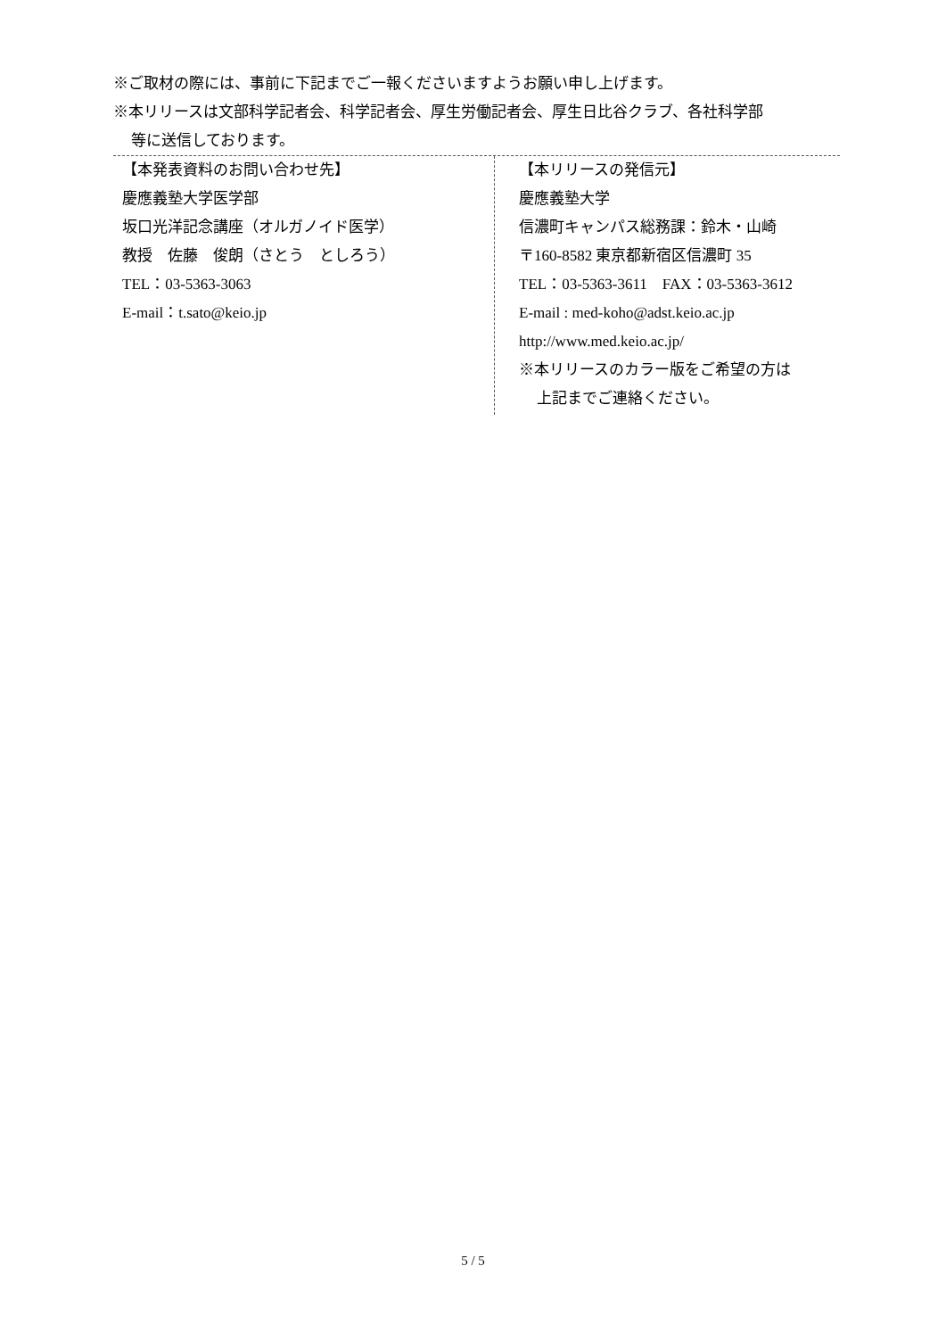※ご取材の際には、事前に下記までご一報くださいますようお願い申し上げます。
※本リリースは文部科学記者会、科学記者会、厚生労働記者会、厚生日比谷クラブ、各社科学部
等に送信しております。
【本発表資料のお問い合わせ先】
慶應義塾大学医学部
坂口光洋記念講座（オルガノイド医学）
教授　佐藤　俊朗（さとう　としろう）
TEL：03-5363-3063
E-mail：t.sato@keio.jp
【本リリースの発信元】
慶應義塾大学
信濃町キャンパス総務課：鈴木・山崎
〒160-8582 東京都新宿区信濃町 35
TEL：03-5363-3611　FAX：03-5363-3612
E-mail : med-koho@adst.keio.ac.jp
http://www.med.keio.ac.jp/
※本リリースのカラー版をご希望の方は
上記までご連絡ください。
5 / 5